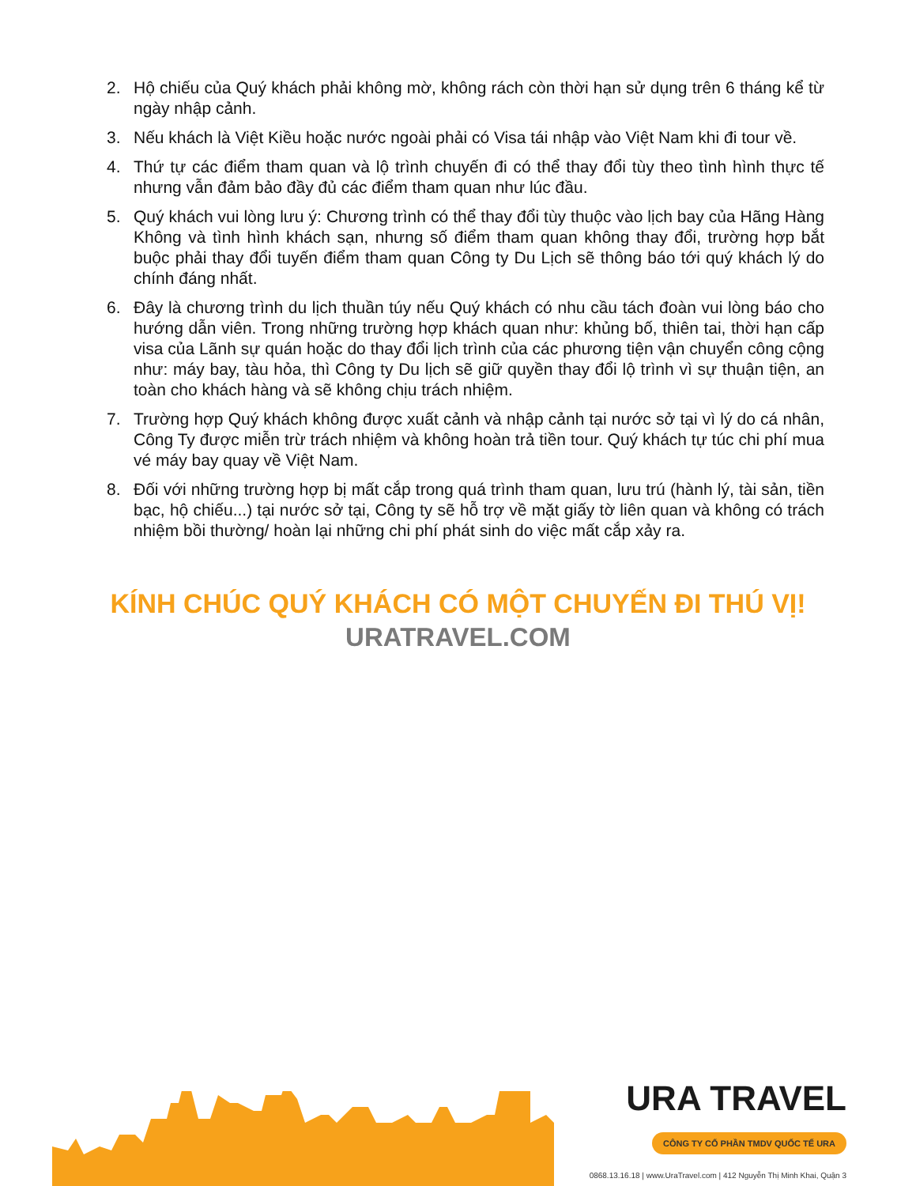2. Hộ chiếu của Quý khách phải không mờ, không rách còn thời hạn sử dụng trên 6 tháng kể từ ngày nhập cảnh.
3. Nếu khách là Việt Kiều hoặc nước ngoài phải có Visa tái nhập vào Việt Nam khi đi tour về.
4. Thứ tự các điểm tham quan và lộ trình chuyến đi có thể thay đổi tùy theo tình hình thực tế nhưng vẫn đảm bảo đầy đủ các điểm tham quan như lúc đầu.
5. Quý khách vui lòng lưu ý: Chương trình có thể thay đổi tùy thuộc vào lịch bay của Hãng Hàng Không và tình hình khách sạn, nhưng số điểm tham quan không thay đổi, trường hợp bắt buộc phải thay đổi tuyến điểm tham quan Công ty Du Lịch sẽ thông báo tới quý khách lý do chính đáng nhất.
6. Đây là chương trình du lịch thuần túy nếu Quý khách có nhu cầu tách đoàn vui lòng báo cho hướng dẫn viên. Trong những trường hợp khách quan như: khủng bố, thiên tai, thời hạn cấp visa của Lãnh sự quán hoặc do thay đổi lịch trình của các phương tiện vận chuyển công cộng như: máy bay, tàu hỏa, thì Công ty Du lịch sẽ giữ quyền thay đổi lộ trình vì sự thuận tiện, an toàn cho khách hàng và sẽ không chịu trách nhiệm.
7. Trường hợp Quý khách không được xuất cảnh và nhập cảnh tại nước sở tại vì lý do cá nhân, Công Ty được miễn trừ trách nhiệm và không hoàn trả tiền tour. Quý khách tự túc chi phí mua vé máy bay quay về Việt Nam.
8. Đối với những trường hợp bị mất cắp trong quá trình tham quan, lưu trú (hành lý, tài sản, tiền bạc, hộ chiếu...) tại nước sở tại, Công ty sẽ hỗ trợ về mặt giấy tờ liên quan và không có trách nhiệm bồi thường/ hoàn lại những chi phí phát sinh do việc mất cắp xảy ra.
KÍNH CHÚC QUÝ KHÁCH CÓ MỘT CHUYẾN ĐI THÚ VỊ!
URATRAVEL.COM
URA TRAVEL
CÔNG TY CỔ PHẦN TMDV QUỐC TẾ URA
0868.13.16.18 | www.UraTravel.com | 412 Nguyễn Thị Minh Khai, Quận 3